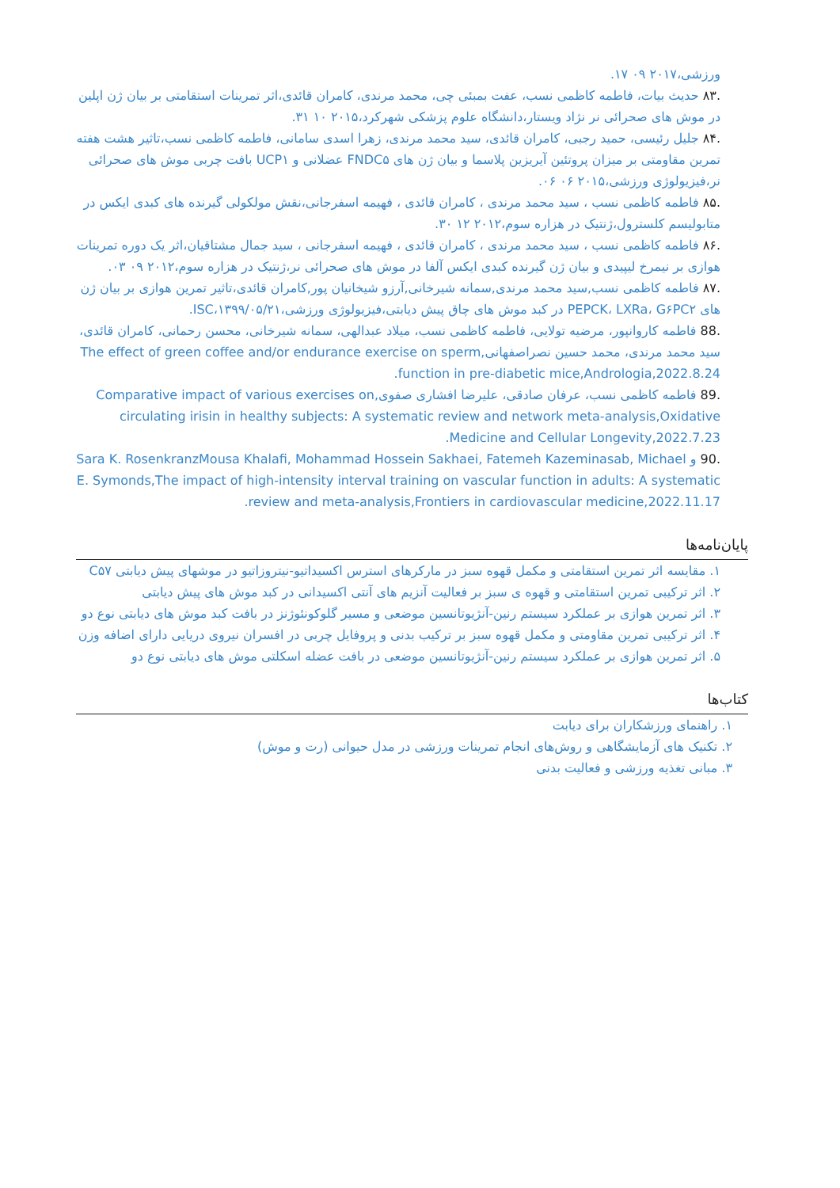ورزشی،۲۰۱۷ ۰۹ ۱۷.
.۸۳ حدیث بیات، فاطمه کاظمی نسب، عفت بمبئی چی، محمد مرندی، کامران قائدی،اثر تمرینات استقامتی بر بیان ژن اپلین در موش های صحرائی نر نژاد ویستار،دانشگاه علوم پزشکی شهرکرد،۲۰۱۵ ۱۰ ۳۱.
.۸۴ جلیل رئیسی، حمید رجبی، کامران قائدی، سید محمد مرندی، زهرا اسدی سامانی، فاطمه کاظمی نسب،تاثیر هشت هفته تمرین مقاومتی بر میزان پروتئین آیریزین پلاسما و بیان ژن های FNDC۵ عضلانی و UCP۱ بافت چربی موش های صحرائی نر،فیزیولوژی ورزشی،۲۰۱۵ ۰۶ ۰۶.
.۸۵ فاطمه کاظمی نسب ، سید محمد مرندی ، کامران قائدی ، فهیمه اسفرجانی،نقش مولکولی گیرنده های کبدی ایکس در متابولیسم کلسترول،ژنتیک در هزاره سوم،۲۰۱۲ ۱۲ ۳۰.
.۸۶ فاطمه کاظمی نسب ، سید محمد مرندی ، کامران قائدی ، فهیمه اسفرجانی ، سید جمال مشتاقیان،اثر یک دوره تمرینات هوازی بر نیمرخ لیپیدی و بیان ژن گیرنده کبدی ایکس آلفا در موش های صحرائی نر،ژنتیک در هزاره سوم،۲۰۱۲ ۰۹ ۰۳.
.۸۷ فاطمه کاظمی نسب,سید محمد مرندی,سمانه شیرخانی,آرزو شیخانیان پور,کامران قائدی،تاثیر تمرین هوازی بر بیان ژن های PEPCK، LXRa، G۶PC۲ در کبد موش های چاق پیش دیابتی،فیزیولوژی ورزشی،۱۳۹۹/۰۵/۲۱،ISC.
.88 فاطمه کاروانپور، مرضیه تولایی، فاطمه کاظمی نسب، میلاد عبدالهی، سمانه شیرخانی، محسن رحمانی، کامران قائدی، سید محمد مرندی، محمد حسین نصراصفهانی,The effect of green coffee and/or endurance exercise on sperm function in pre-diabetic mice,Andrologia,2022.8.24.
.89 فاطمه کاظمی نسب، عرفان صادقی، علیرضا افشاری صفوی,Comparative impact of various exercises on circulating irisin in healthy subjects: A systematic review and network meta-analysis,Oxidative Medicine and Cellular Longevity,2022.7.23.
.90 و Sara K. RosenkranzMousa Khalafi, Mohammad Hossein Sakhaei, Fatemeh Kazeminasab, Michael E. Symonds,The impact of high-intensity interval training on vascular function in adults: A systematic review and meta-analysis,Frontiers in cardiovascular medicine,2022.11.17.
پایان‌نامه‌ها
۱. مقایسه اثر تمرین استقامتی و مکمل قهوه سبز در مارکرهای استرس اکسیداتیو-نیتروزاتیو در موشهای پیش دیابتی C۵۷
۲. اثر ترکیبی تمرین استقامتی و قهوه ی سبز بر فعالیت آنزیم های آنتی اکسیدانی در کبد موش های پیش دیابتی
۳. اثر تمرین هوازی بر عملکرد سیستم رنین-آنژیوتانسین موضعی و مسیر گلوکونئوژنز در بافت کبد موش های دیابتی نوع دو
۴. اثر ترکیبی تمرین مقاومتی و مکمل قهوه سبز بر ترکیب بدنی و پروفایل چربی در افسران نیروی دریایی دارای اضافه وزن
۵. اثر تمرین هوازی بر عملکرد سیستم رنین-آنژیوتانسین موضعی در بافت عضله اسکلتی موش های دیابتی نوع دو
کتاب‌ها
۱. راهنمای ورزشکاران برای دیابت
۲. تکنیک های آزمایشگاهی و روش‌های انجام تمرینات ورزشی در مدل حیوانی (رت و موش)
۳. مبانی تغذیه ورزشی و فعالیت بدنی